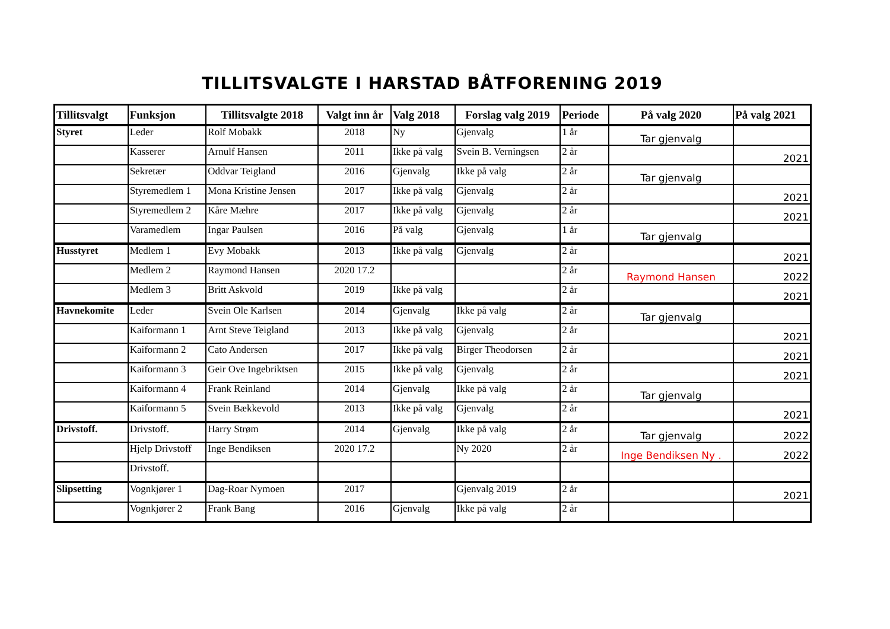TILLITSVALGTE I HARSTAD BÅTFORENING 2019
| Tillitsvalgt | Funksjon | Tillitsvalgte 2018 | Valgt inn år | Valg 2018 | Forslag valg 2019 | Periode | På valg 2020 | På valg 2021 |
| --- | --- | --- | --- | --- | --- | --- | --- | --- |
| Styret | Leder | Rolf Mobakk | 2018 | Ny | Gjenvalg | 1 år | Tar gjenvalg | |
| | Kasserer | Arnulf Hansen | 2011 | Ikke på valg | Svein B. Verningsen | 2 år | | 2021 |
| | Sekretær | Oddvar Teigland | 2016 | Gjenvalg | Ikke på valg | 2 år | Tar gjenvalg | |
| | Styremedlem 1 | Mona Kristine Jensen | 2017 | Ikke på valg | Gjenvalg | 2 år | | 2021 |
| | Styremedlem 2 | Kåre Mæhre | 2017 | Ikke på valg | Gjenvalg | 2 år | | 2021 |
| | Varamedlem | Ingar Paulsen | 2016 | På valg | Gjenvalg | 1 år | Tar gjenvalg | |
| Husstyret | Medlem 1 | Evy Mobakk | 2013 | Ikke på valg | Gjenvalg | 2 år | | 2021 |
| | Medlem 2 | Raymond Hansen | 2020 17.2 | | | 2 år | Raymond Hansen | 2022 |
| | Medlem 3 | Britt Askvold | 2019 | Ikke på valg | | 2 år | | 2021 |
| Havnekomite | Leder | Svein Ole Karlsen | 2014 | Gjenvalg | Ikke på valg | 2 år | Tar gjenvalg | |
| | Kaiformann 1 | Arnt Steve Teigland | 2013 | Ikke på valg | Gjenvalg | 2 år | | 2021 |
| | Kaiformann 2 | Cato Andersen | 2017 | Ikke på valg | Birger Theodorsen | 2 år | | 2021 |
| | Kaiformann 3 | Geir Ove Ingebriktsen | 2015 | Ikke på valg | Gjenvalg | 2 år | | 2021 |
| | Kaiformann 4 | Frank Reinland | 2014 | Gjenvalg | Ikke på valg | 2 år | Tar gjenvalg | |
| | Kaiformann 5 | Svein Bækkevold | 2013 | Ikke på valg | Gjenvalg | 2 år | | 2021 |
| Drivstoff. | Drivstoff. | Harry Strøm | 2014 | Gjenvalg | Ikke på valg | 2 år | Tar gjenvalg | 2022 |
| | Hjelp Drivstoff | Inge Bendiksen | 2020 17.2 | | Ny 2020 | 2 år | Inge Bendiksen Ny . | 2022 |
| | Drivstoff. | | | | | | | |
| Slipsetting | Vognkjører 1 | Dag-Roar Nymoen | 2017 | | Gjenvalg 2019 | 2 år | | 2021 |
| | Vognkjører 2 | Frank Bang | 2016 | Gjenvalg | Ikke på valg | 2 år | | |